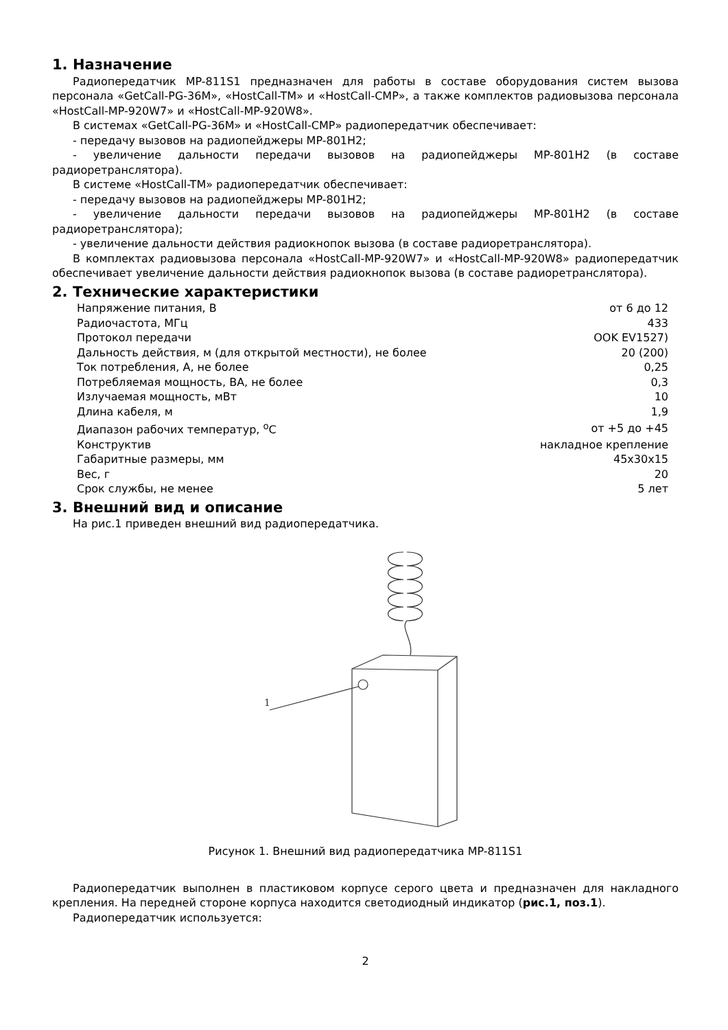1. Назначение
Радиопередатчик MP-811S1 предназначен для работы в составе оборудования систем вызова персонала «GetCall-PG-36M», «HostCall-TM» и «HostCall-CMP», а также комплектов радиовызова персонала «HostCall-MP-920W7» и «HostCall-MP-920W8».
В системах «GetCall-PG-36M» и «HostCall-CMP» радиопередатчик обеспечивает:
- передачу вызовов на радиопейджеры MP-801H2;
- увеличение дальности передачи вызовов на радиопейджеры MP-801H2 (в составе радиоретранслятора).
В системе «HostCall-TM» радиопередатчик обеспечивает:
- передачу вызовов на радиопейджеры MP-801H2;
- увеличение дальности передачи вызовов на радиопейджеры MP-801H2 (в составе радиоретранслятора);
- увеличение дальности действия радиокнопок вызова (в составе радиоретранслятора).
В комплектах радиовызова персонала «HostCall-MP-920W7» и «HostCall-MP-920W8» радиопередатчик обеспечивает увеличение дальности действия радиокнопок вызова (в составе радиоретранслятора).
2. Технические характеристики
| Напряжение питания, В | от 6 до 12 |
| Радиочастота, МГц | 433 |
| Протокол передачи | OOK EV1527) |
| Дальность действия, м (для открытой местности), не более | 20 (200) |
| Ток потребления, А, не более | 0,25 |
| Потребляемая мощность, ВА, не более | 0,3 |
| Излучаемая мощность, мВт | 10 |
| Длина кабеля, м | 1,9 |
| Диапазон рабочих температур, <sup>о</sup>С | от +5 до +45 |
| Конструктив | накладное крепление |
| Габаритные размеры, мм | 45x30x15 |
| Вес, г | 20 |
| Срок службы, не менее | 5 лет |
3. Внешний вид и описание
На рис.1 приведен внешний вид радиопередатчика.
1
Рисунок 1. Внешний вид радиопередатчика MP-811S1
Радиопередатчик выполнен в пластиковом корпусе серого цвета и предназначен для накладного крепления. На передней стороне корпуса находится светодиодный индикатор (рис.1, поз.1).
Радиопередатчик используется:
2